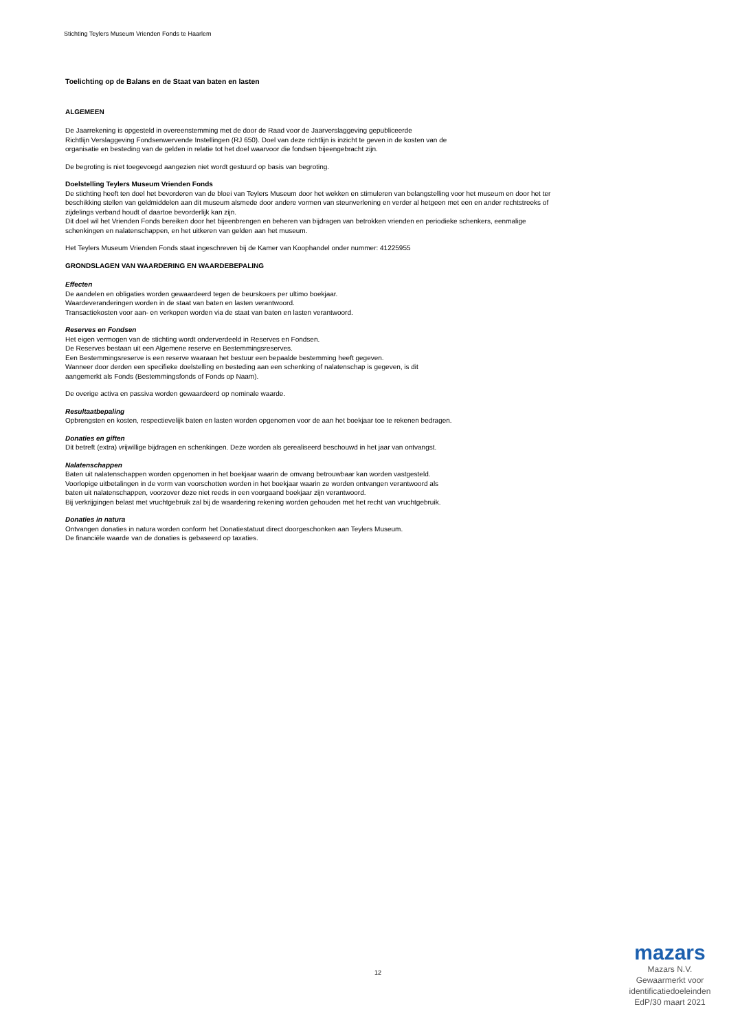Stichting Teylers Museum Vrienden Fonds te Haarlem
Toelichting op de Balans en de Staat van baten en lasten
ALGEMEEN
De Jaarrekening is opgesteld in overeenstemming met de door de Raad voor de Jaarverslaggeving gepubliceerde
Richtlijn Verslaggeving Fondsenwervende Instellingen (RJ 650). Doel van deze richtlijn is inzicht te geven in de kosten van de
organisatie en besteding van de gelden in relatie tot het doel waarvoor die fondsen bijeengebracht zijn.
De begroting is niet toegevoegd aangezien niet wordt gestuurd op basis van begroting.
Doelstelling Teylers Museum Vrienden Fonds
De stichting heeft ten doel het bevorderen van de bloei van Teylers Museum door het wekken en stimuleren van belangstelling voor het museum en door het ter beschikking stellen van geldmiddelen aan dit museum alsmede door andere vormen van steunverlening en verder al hetgeen met een en ander rechtstreeks of zijdelings verband houdt of daartoe bevorderlijk kan zijn.
Dit doel wil het Vrienden Fonds bereiken door het bijeenbrengen en beheren van bijdragen van betrokken vrienden en periodieke schenkers, eenmalige schenkingen en nalatenschappen, en het uitkeren van gelden aan het museum.
Het Teylers Museum Vrienden Fonds staat ingeschreven bij de Kamer van Koophandel onder nummer: 41225955
GRONDSLAGEN VAN WAARDERING EN WAARDEBEPALING
Effecten
De aandelen en obligaties worden gewaardeerd tegen de beurskoers per ultimo boekjaar.
Waardeveranderingen worden in de staat van baten en lasten verantwoord.
Transactiekosten voor aan- en verkopen worden via de staat van baten en lasten verantwoord.
Reserves en Fondsen
Het eigen vermogen van de stichting wordt onderverdeeld in Reserves en Fondsen.
De Reserves bestaan uit een Algemene reserve en Bestemmingsreserves.
Een Bestemmingsreserve is een reserve waaraan het bestuur een bepaalde bestemming heeft gegeven.
Wanneer door derden een specifieke doelstelling en besteding aan een schenking of nalatenschap is gegeven, is dit
aangemerkt als Fonds (Bestemmingsfonds of Fonds op Naam).
De overige activa en passiva worden gewaardeerd op nominale waarde.
Resultaatbepaling
Opbrengsten en kosten, respectievelijk baten en lasten worden opgenomen voor de aan het boekjaar toe te rekenen bedragen.
Donaties en giften
Dit betreft (extra) vrijwillige bijdragen en schenkingen. Deze worden als gerealiseerd beschouwd in het jaar van ontvangst.
Nalatenschappen
Baten uit nalatenschappen worden opgenomen in het boekjaar waarin de omvang betrouwbaar kan worden vastgesteld.
Voorlopige uitbetalingen in de vorm van voorschotten worden in het boekjaar waarin ze worden ontvangen verantwoord als
baten uit nalatenschappen, voorzover deze niet reeds in een voorgaand boekjaar zijn verantwoord.
Bij verkrijgingen belast met vruchtgebruik zal bij de waardering rekening worden gehouden met het recht van vruchtgebruik.
Donaties in natura
Ontvangen donaties in natura worden conform het Donatiestatuut direct doorgeschonken aan Teylers Museum.
De financiële waarde van de donaties is gebaseerd op taxaties.
12
mazars
Mazars N.V.
Gewaarmerkt voor
identificatiedoeleinden
EdP/30 maart 2021